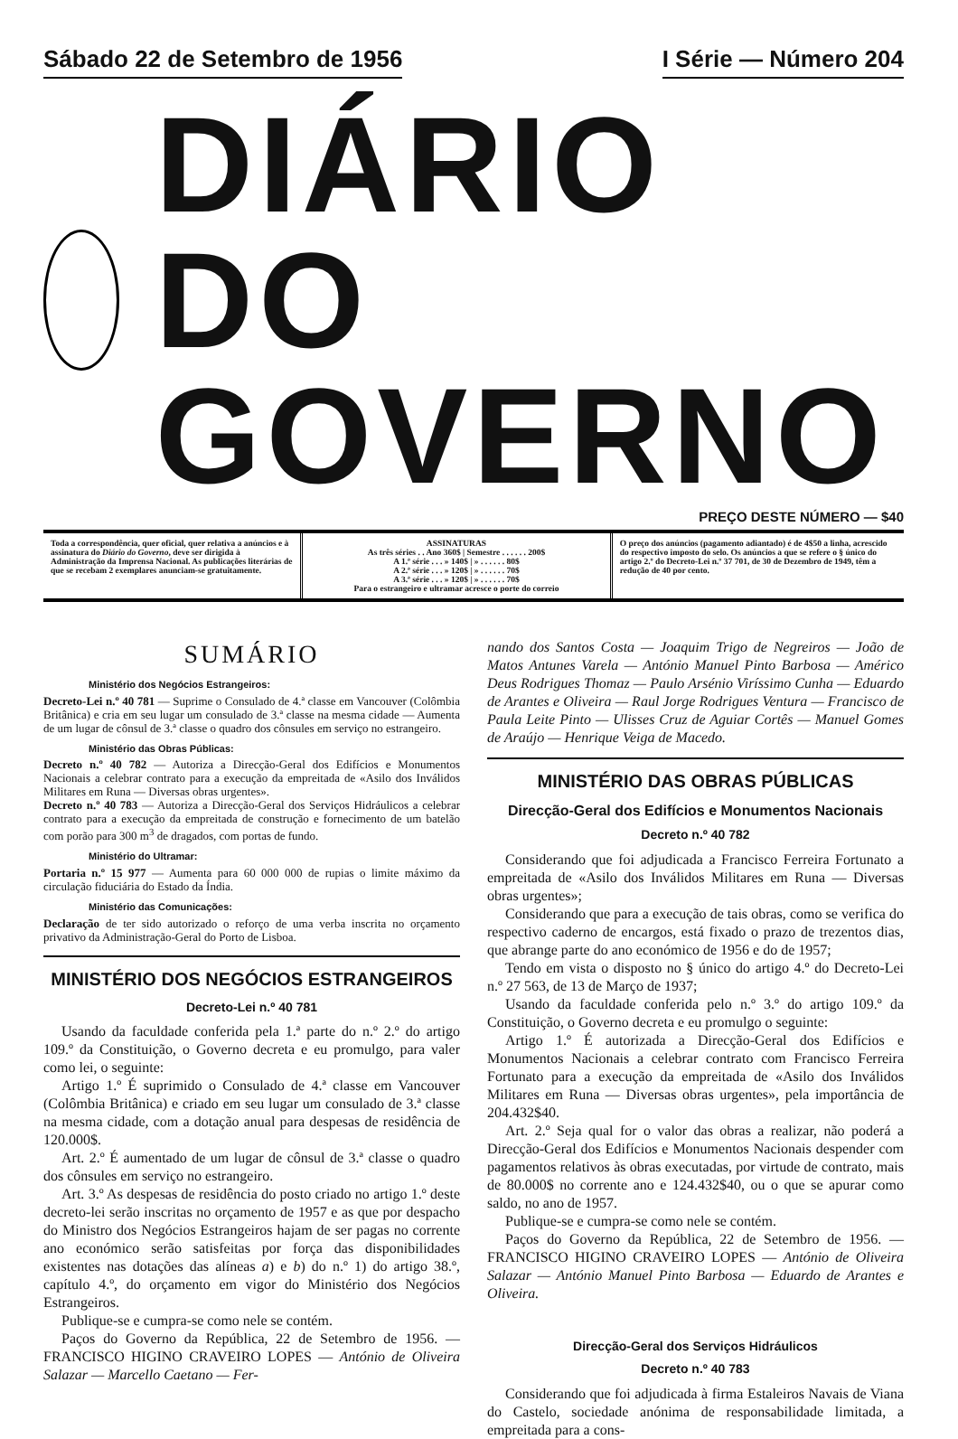Sábado 22 de Setembro de 1956 I Série — Número 204
DIÁRIO DO GOVERNO
PREÇO DESTE NÚMERO — $40
| Toda a correspondência, quer oficial, quer relativa a anúncios e à assinatura do Diário do Governo , deve ser dirigida à Administração da Imprensa Nacional. As publicações literárias de que se recebam 2 exemplares anunciam-se gratuitamente. | ASSINATURAS As três séries . . Ano 360$ / Semestre . . . . . . 200$ A 1.ª série . . . » 140$ / » . . . . . . 80$ A 2.ª série . . . » 120$ / » . . . . . . 70$ A 3.ª série . . . » 120$ / » . . . . . . 70$ Para o estrangeiro e ultramar acresce o porte do correio | O preço dos anúncios (pagamento adiantado) é de 4$50 a linha, acrescido do respectivo imposto do selo. Os anúncios a que se refere o § único do artigo 2.º do Decreto-Lei n.º 37 701, de 30 de Dezembro de 1949, têm a redução de 40 por cento. |
SUMÁRIO
Ministério dos Negócios Estrangeiros:
Decreto-Lei n.º 40 781 — Suprime o Consulado de 4.ª classe em Vancouver (Colômbia Britânica) e cria em seu lugar um consulado de 3.ª classe na mesma cidade — Aumenta de um lugar de cônsul de 3.ª classe o quadro dos cônsules em serviço no estrangeiro.
Ministério das Obras Públicas:
Decreto n.º 40 782 — Autoriza a Direcção-Geral dos Edifícios e Monumentos Nacionais a celebrar contrato para a execução da empreitada de «Asilo dos Inválidos Militares em Runa — Diversas obras urgentes».
Decreto n.º 40 783 — Autoriza a Direcção-Geral dos Serviços Hidráulicos a celebrar contrato para a execução da empreitada de construção e fornecimento de um batelão com porão para 300 m<sup>3</sup> de dragados, com portas de fundo.
Ministério do Ultramar:
Portaria n.º 15 977 — Aumenta para 60 000 000 de rupias o limite máximo da circulação fiduciária do Estado da Índia.
Ministério das Comunicações:
Declaração de ter sido autorizado o reforço de uma verba inscrita no orçamento privativo da Administração-Geral do Porto de Lisboa.
MINISTÉRIO DOS NEGÓCIOS ESTRANGEIROS
Decreto-Lei n.º 40 781
Usando da faculdade conferida pela 1.ª parte do n.º 2.º do artigo 109.º da Constituição, o Governo decreta e eu promulgo, para valer como lei, o seguinte:
Artigo 1.º É suprimido o Consulado de 4.ª classe em Vancouver (Colômbia Britânica) e criado em seu lugar um consulado de 3.ª classe na mesma cidade, com a dotação anual para despesas de residência de 120.000$.
Art. 2.º É aumentado de um lugar de cônsul de 3.ª classe o quadro dos cônsules em serviço no estrangeiro.
Art. 3.º As despesas de residência do posto criado no artigo 1.º deste decreto-lei serão inscritas no orçamento de 1957 e as que por despacho do Ministro dos Negócios Estrangeiros hajam de ser pagas no corrente ano económico serão satisfeitas por força das disponibilidades existentes nas dotações das alíneas a) e b) do n.º 1) do artigo 38.º, capítulo 4.º, do orçamento em vigor do Ministério dos Negócios Estrangeiros.
Publique-se e cumpra-se como nele se contém.
Paços do Governo da República, 22 de Setembro de 1956. — FRANCISCO HIGINO CRAVEIRO LOPES — António de Oliveira Salazar — Marcello Caetano — Fer-
nando dos Santos Costa — Joaquim Trigo de Negreiros — João de Matos Antunes Varela — António Manuel Pinto Barbosa — Américo Deus Rodrigues Thomaz — Paulo Arsénio Viríssimo Cunha — Eduardo de Arantes e Oliveira — Raul Jorge Rodrigues Ventura — Francisco de Paula Leite Pinto — Ulisses Cruz de Aguiar Cortês — Manuel Gomes de Araújo — Henrique Veiga de Macedo.
MINISTÉRIO DAS OBRAS PÚBLICAS
Direcção-Geral dos Edifícios e Monumentos Nacionais
Decreto n.º 40 782
Considerando que foi adjudicada a Francisco Ferreira Fortunato a empreitada de «Asilo dos Inválidos Militares em Runa — Diversas obras urgentes»;
Considerando que para a execução de tais obras, como se verifica do respectivo caderno de encargos, está fixado o prazo de trezentos dias, que abrange parte do ano económico de 1956 e do de 1957;
Tendo em vista o disposto no § único do artigo 4.º do Decreto-Lei n.º 27 563, de 13 de Março de 1937;
Usando da faculdade conferida pelo n.º 3.º do artigo 109.º da Constituição, o Governo decreta e eu promulgo o seguinte:
Artigo 1.º É autorizada a Direcção-Geral dos Edifícios e Monumentos Nacionais a celebrar contrato com Francisco Ferreira Fortunato para a execução da empreitada de «Asilo dos Inválidos Militares em Runa — Diversas obras urgentes», pela importância de 204.432$40.
Art. 2.º Seja qual for o valor das obras a realizar, não poderá a Direcção-Geral dos Edifícios e Monumentos Nacionais despender com pagamentos relativos às obras executadas, por virtude de contrato, mais de 80.000$ no corrente ano e 124.432$40, ou o que se apurar como saldo, no ano de 1957.
Publique-se e cumpra-se como nele se contém.
Paços do Governo da República, 22 de Setembro de 1956. — FRANCISCO HIGINO CRAVEIRO LOPES — António de Oliveira Salazar — António Manuel Pinto Barbosa — Eduardo de Arantes e Oliveira.
Direcção-Geral dos Serviços Hidráulicos
Decreto n.º 40 783
Considerando que foi adjudicada à firma Estaleiros Navais de Viana do Castelo, sociedade anónima de responsabilidade limitada, a empreitada para a cons-